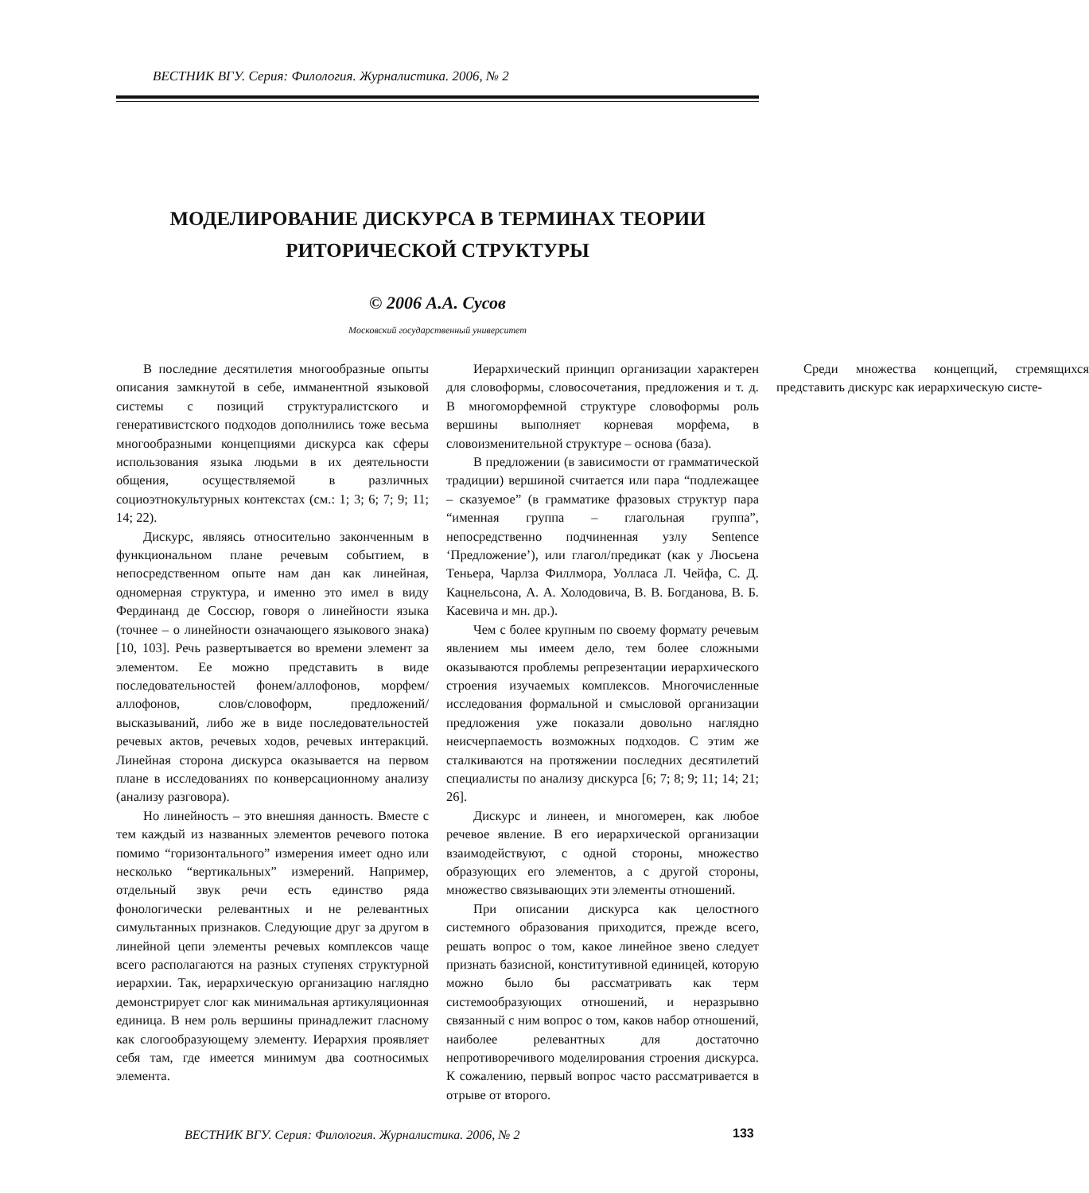ВЕСТНИК ВГУ. Серия: Филология. Журналистика. 2006, № 2
МОДЕЛИРОВАНИЕ ДИСКУРСА В ТЕРМИНАХ ТЕОРИИ
РИТОРИЧЕСКОЙ СТРУКТУРЫ
© 2006 А.А. Сусов
Московский государственный университет
В последние десятилетия многообразные опыты описания замкнутой в себе, имманентной языковой системы с позиций структуралистского и генеративистского подходов дополнились тоже весьма многообразными концепциями дискурса как сферы использования языка людьми в их деятельности общения, осуществляемой в различных социоэтнокультурных контекстах (см.: 1; 3; 6; 7; 9; 11; 14; 22).
Дискурс, являясь относительно законченным в функциональном плане речевым событием, в непосредственном опыте нам дан как линейная, одномерная структура, и именно это имел в виду Фердинанд де Соссюр, говоря о линейности языка (точнее – о линейности означающего языкового знака) [10, 103]. Речь развертывается во времени элемент за элементом. Ее можно представить в виде последовательностей фонем/аллофонов, морфем/аллофонов, слов/словоформ, предложений/высказываний, либо же в виде последовательностей речевых актов, речевых ходов, речевых интеракций. Линейная сторона дискурса оказывается на первом плане в исследованиях по конверсационному анализу (анализу разговора).
Но линейность – это внешняя данность. Вместе с тем каждый из названных элементов речевого потока помимо “горизонтального” измерения имеет одно или несколько “вертикальных” измерений. Например, отдельный звук речи есть единство ряда фонологически релевантных и не релевантных симультанных признаков. Следующие друг за другом в линейной цепи элементы речевых комплексов чаще всего располагаются на разных ступенях структурной иерархии. Так, иерархическую организацию наглядно демонстрирует слог как минимальная артикуляционная единица. В нем роль вершины принадлежит гласному как слогообразующему элементу. Иерархия проявляет себя там, где имеется минимум два соотносимых элемента.
Иерархический принцип организации характерен для словоформы, словосочетания, предложения и т. д. В многоморфемной структуре словоформы роль вершины выполняет корневая морфема, в словоизменительной структуре – основа (база).
В предложении (в зависимости от грамматической традиции) вершиной считается или пара “подлежащее – сказуемое” (в грамматике фразовых структур пара “именная группа – глагольная группа”, непосредственно подчиненная узлу Sentence ‘Предложение’), или глагол/предикат (как у Люсьена Теньера, Чарлза Филлмора, Уолласа Л. Чейфа, С. Д. Кацнельсона, А. А. Холодовича, В. В. Богданова, В. Б. Касевича и мн. др.).
Чем с более крупным по своему формату речевым явлением мы имеем дело, тем более сложными оказываются проблемы репрезентации иерархического строения изучаемых комплексов. Многочисленные исследования формальной и смысловой организации предложения уже показали довольно наглядно неисчерпаемость возможных подходов. С этим же сталкиваются на протяжении последних десятилетий специалисты по анализу дискурса [6; 7; 8; 9; 11; 14; 21; 26].
Дискурс и линеен, и многомерен, как любое речевое явление. В его иерархической организации взаимодействуют, с одной стороны, множество образующих его элементов, а с другой стороны, множество связывающих эти элементы отношений.
При описании дискурса как целостного системного образования приходится, прежде всего, решать вопрос о том, какое линейное звено следует признать базисной, конститутивной единицей, которую можно было бы рассматривать как терм системообразующих отношений, и неразрывно связанный с ним вопрос о том, каков набор отношений, наиболее релевантных для достаточно непротиворечивого моделирования строения дискурса. К сожалению, первый вопрос часто рассматривается в отрыве от второго.
Среди множества концепций, стремящихся представить дискурс как иерархическую систе-
ВЕСТНИК ВГУ. Серия: Филология. Журналистика. 2006, № 2
133